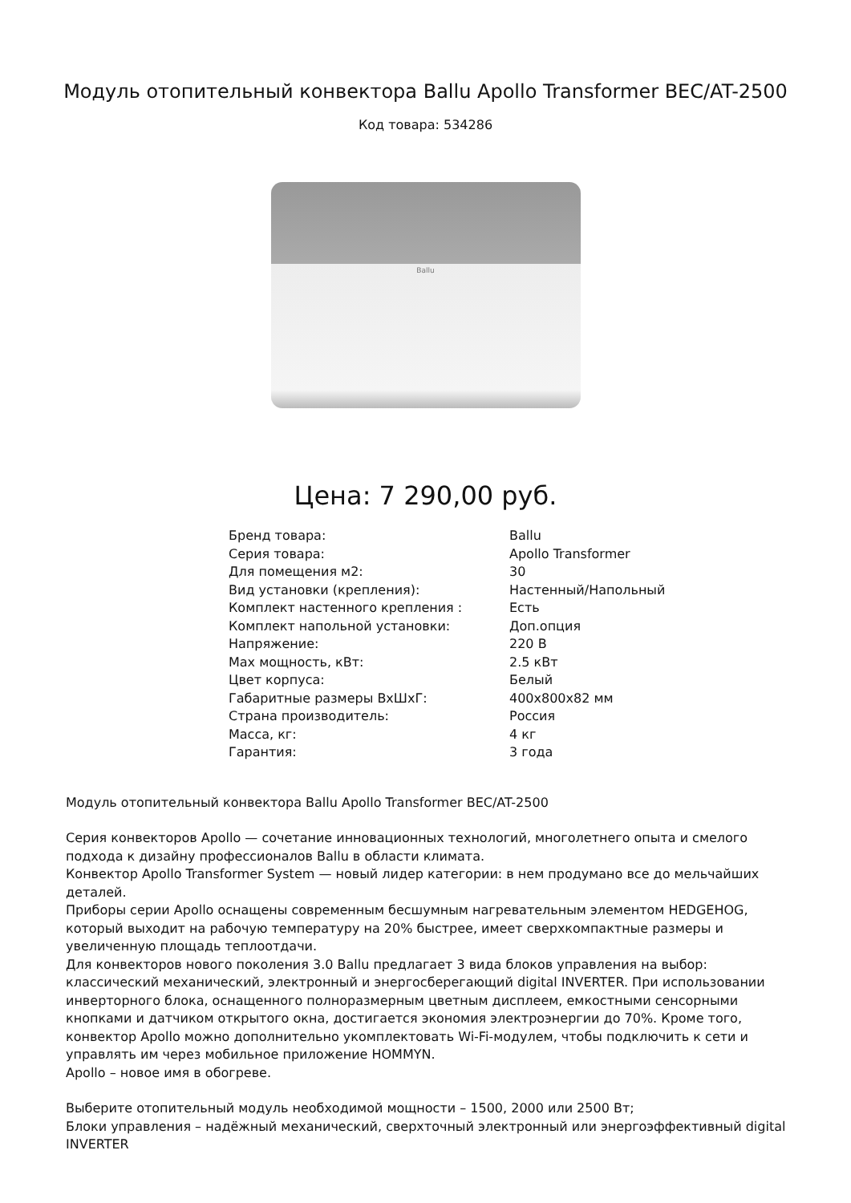Модуль отопительный конвектора Ballu Apollo Transformer BEC/AT-2500
Код товара: 534286
Ballu
Цена: 7 290,00 руб.
| Бренд товара: | Ballu |
| Серия товара: | Apollo Transformer |
| Для помещения м2: | 30 |
| Вид установки (крепления): | Настенный/Напольный |
| Комплект настенного крепления : | Есть |
| Комплект напольной установки: | Доп.опция |
| Напряжение: | 220 В |
| Max мощность, кВт: | 2.5 кВт |
| Цвет корпуса: | Белый |
| Габаритные размеры ВхШхГ: | 400x800x82 мм |
| Страна производитель: | Россия |
| Масса, кг: | 4 кг |
| Гарантия: | 3 года |
Модуль отопительный конвектора Ballu Apollo Transformer BEC/AT-2500
Серия конвекторов Apollo — сочетание инновационных технологий, многолетнего опыта и смелого подхода к дизайну профессионалов Ballu в области климата.
Конвектор Apollo Transformer System — новый лидер категории: в нем продумано все до мельчайших деталей.
Приборы серии Apollo оснащены современным бесшумным нагревательным элементом HEDGEHOG, который выходит на рабочую температуру на 20% быстрее, имеет сверхкомпактные размеры и увеличенную площадь теплоотдачи.
Для конвекторов нового поколения 3.0 Ballu предлагает 3 вида блоков управления на выбор: классический механический, электронный и энергосберегающий digital INVERTER. При использовании инверторного блока, оснащенного полноразмерным цветным дисплеем, емкостными сенсорными кнопками и датчиком открытого окна, достигается экономия электроэнергии до 70%. Кроме того, конвектор Apollo можно дополнительно укомплектовать Wi-Fi-модулем, чтобы подключить к сети и управлять им через мобильное приложение HOMMYN.
Apollo – новое имя в обогреве.
Выберите отопительный модуль необходимой мощности – 1500, 2000 или 2500 Вт;
Блоки управления – надёжный механический, сверхточный электронный или энергоэффективный digital INVERTER